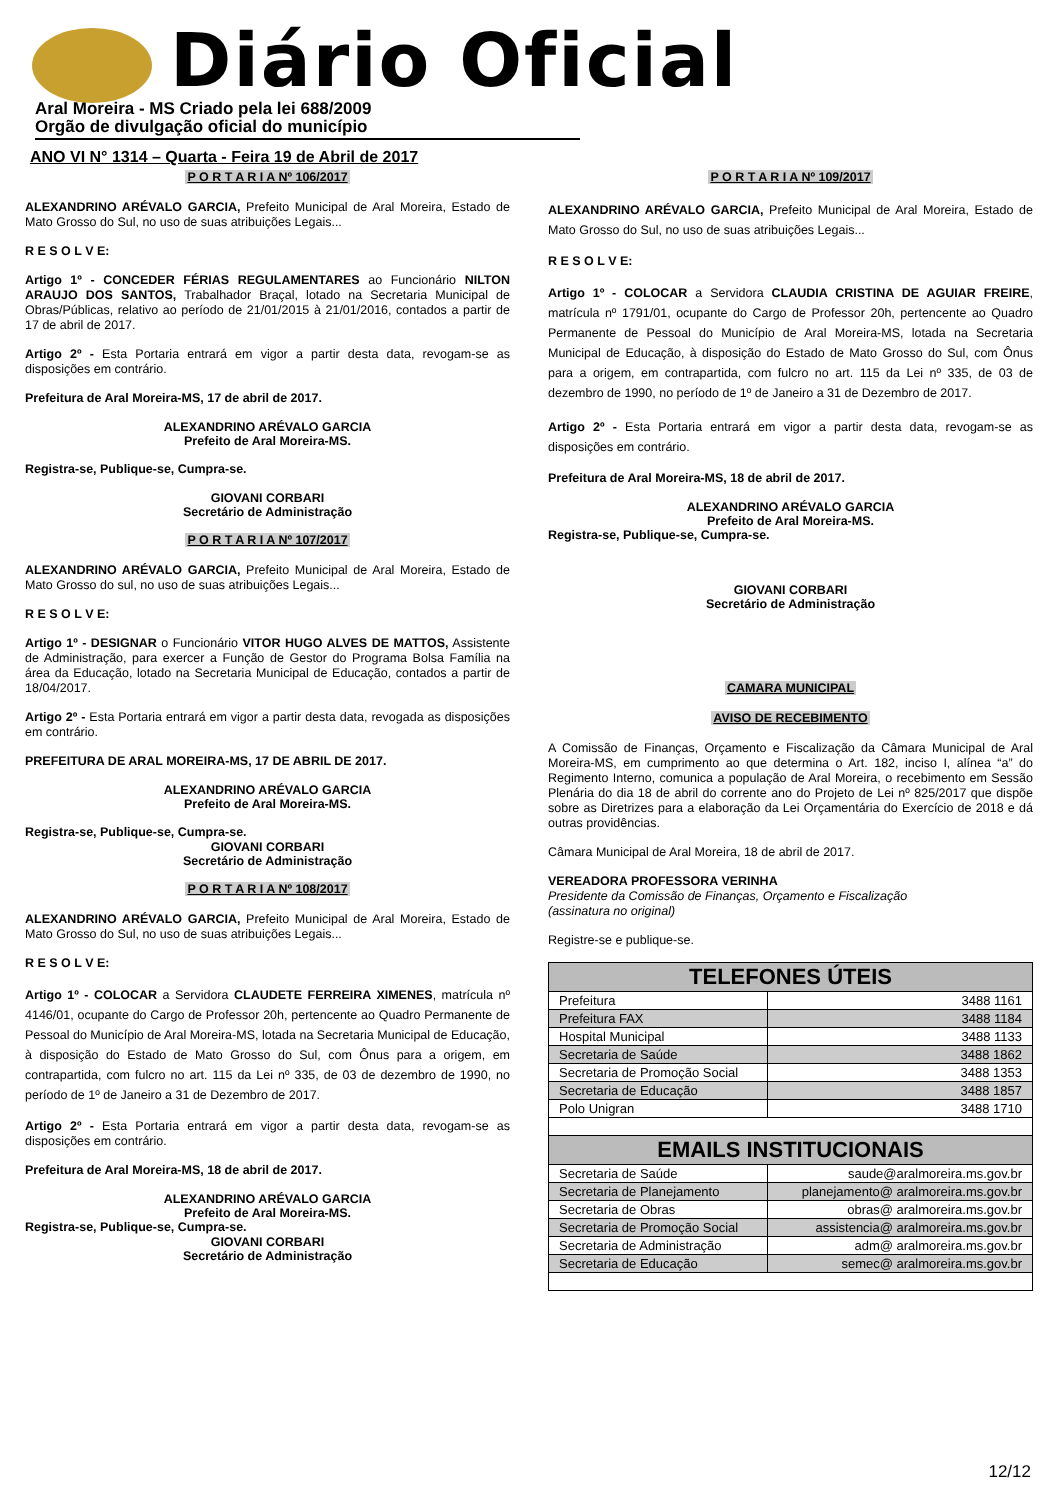Diário Oficial
Aral Moreira - MS Criado pela lei 688/2009
Orgão de divulgação oficial do município
ANO VI N° 1314 – Quarta - Feira 19 de Abril de 2017
P O R T A R I A Nº 106/2017
ALEXANDRINO ARÉVALO GARCIA, Prefeito Municipal de Aral Moreira, Estado de Mato Grosso do Sul, no uso de suas atribuições Legais...
R E S O L V E:
Artigo 1º - CONCEDER FÉRIAS REGULAMENTARES ao Funcionário NILTON ARAUJO DOS SANTOS, Trabalhador Braçal, lotado na Secretaria Municipal de Obras/Públicas, relativo ao período de 21/01/2015 à 21/01/2016, contados a partir de 17 de abril de 2017.
Artigo 2º - Esta Portaria entrará em vigor a partir desta data, revogam-se as disposições em contrário.
Prefeitura de Aral Moreira-MS, 17 de abril de 2017.
ALEXANDRINO ARÉVALO GARCIA
Prefeito de Aral Moreira-MS.
Registra-se, Publique-se, Cumpra-se.
GIOVANI CORBARI
Secretário de Administração
P O R T A R I A Nº 107/2017
ALEXANDRINO ARÉVALO GARCIA, Prefeito Municipal de Aral Moreira, Estado de Mato Grosso do sul, no uso de suas atribuições Legais...
R E S O L V E:
Artigo 1º - DESIGNAR o Funcionário VITOR HUGO ALVES DE MATTOS, Assistente de Administração, para exercer a Função de Gestor do Programa Bolsa Família na área da Educação, lotado na Secretaria Municipal de Educação, contados a partir de 18/04/2017.
Artigo 2º - Esta Portaria entrará em vigor a partir desta data, revogada as disposições em contrário.
PREFEITURA DE ARAL MOREIRA-MS, 17 DE ABRIL DE 2017.
ALEXANDRINO ARÉVALO GARCIA
Prefeito de Aral Moreira-MS.
Registra-se, Publique-se, Cumpra-se.
GIOVANI CORBARI
Secretário de Administração
P O R T A R I A Nº 108/2017
ALEXANDRINO ARÉVALO GARCIA, Prefeito Municipal de Aral Moreira, Estado de Mato Grosso do Sul, no uso de suas atribuições Legais...
R E S O L V E:
Artigo 1º - COLOCAR a Servidora CLAUDETE FERREIRA XIMENES, matrícula nº 4146/01, ocupante do Cargo de Professor 20h, pertencente ao Quadro Permanente de Pessoal do Município de Aral Moreira-MS, lotada na Secretaria Municipal de Educação, à disposição do Estado de Mato Grosso do Sul, com Ônus para a origem, em contrapartida, com fulcro no art. 115 da Lei nº 335, de 03 de dezembro de 1990, no período de 1º de Janeiro a 31 de Dezembro de 2017.
Artigo 2º - Esta Portaria entrará em vigor a partir desta data, revogam-se as disposições em contrário.
Prefeitura de Aral Moreira-MS, 18 de abril de 2017.
ALEXANDRINO ARÉVALO GARCIA
Prefeito de Aral Moreira-MS.
Registra-se, Publique-se, Cumpra-se.
GIOVANI CORBARI
Secretário de Administração
P O R T A R I A Nº 109/2017
ALEXANDRINO ARÉVALO GARCIA, Prefeito Municipal de Aral Moreira, Estado de Mato Grosso do Sul, no uso de suas atribuições Legais...
R E S O L V E:
Artigo 1º - COLOCAR a Servidora CLAUDIA CRISTINA DE AGUIAR FREIRE, matrícula nº 1791/01, ocupante do Cargo de Professor 20h, pertencente ao Quadro Permanente de Pessoal do Município de Aral Moreira-MS, lotada na Secretaria Municipal de Educação, à disposição do Estado de Mato Grosso do Sul, com Ônus para a origem, em contrapartida, com fulcro no art. 115 da Lei nº 335, de 03 de dezembro de 1990, no período de 1º de Janeiro a 31 de Dezembro de 2017.
Artigo 2º - Esta Portaria entrará em vigor a partir desta data, revogam-se as disposições em contrário.
Prefeitura de Aral Moreira-MS, 18 de abril de 2017.
ALEXANDRINO ARÉVALO GARCIA
Prefeito de Aral Moreira-MS.
Registra-se, Publique-se, Cumpra-se.
GIOVANI CORBARI
Secretário de Administração
CAMARA MUNICIPAL
AVISO DE RECEBIMENTO
A Comissão de Finanças, Orçamento e Fiscalização da Câmara Municipal de Aral Moreira-MS, em cumprimento ao que determina o Art. 182, inciso I, alínea “a” do Regimento Interno, comunica a população de Aral Moreira, o recebimento em Sessão Plenária do dia 18 de abril do corrente ano do Projeto de Lei nº 825/2017 que dispõe sobre as Diretrizes para a elaboração da Lei Orçamentária do Exercício de 2018 e dá outras providências.
Câmara Municipal de Aral Moreira, 18 de abril de 2017.
VEREADORA PROFESSORA VERINHA
Presidente da Comissão de Finanças, Orçamento e Fiscalização
(assinatura no original)
Registre-se e publique-se.
| TELEFONES ÚTEIS | |
| --- | --- |
| Prefeitura | 3488 1161 |
| Prefeitura FAX | 3488 1184 |
| Hospital Municipal | 3488 1133 |
| Secretaria de Saúde | 3488 1862 |
| Secretaria de Promoção Social | 3488 1353 |
| Secretaria de Educação | 3488 1857 |
| Polo Unigran | 3488 1710 |
| EMAILS INSTITUCIONAIS | |
| Secretaria de Saúde | saude@aralmoreira.ms.gov.br |
| Secretaria de Planejamento | planejamento@ aralmoreira.ms.gov.br |
| Secretaria de Obras | obras@ aralmoreira.ms.gov.br |
| Secretaria de Promoção Social | assistencia@ aralmoreira.ms.gov.br |
| Secretaria de Administração | adm@ aralmoreira.ms.gov.br |
| Secretaria de Educação | semec@ aralmoreira.ms.gov.br |
12/12